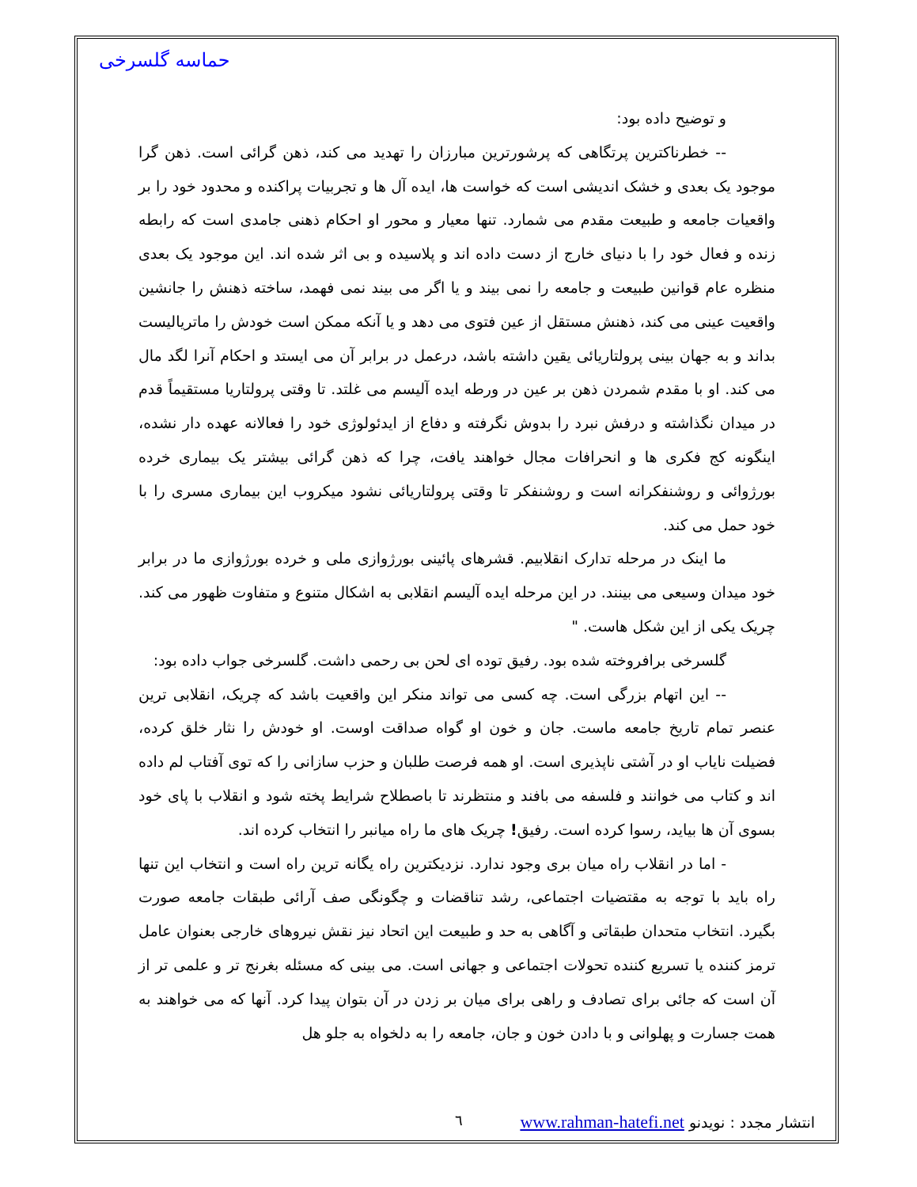حماسه گلسرخی
و توضیح داده بود:
-- خطرناکترین پرتگاهی که پرشورترین مبارزان را تهدید می کند، ذهن گرائی است. ذهن گرا موجود یک بعدی و خشک اندیشی است که خواست ها، ایده آل ها و تجربیات پراکنده و محدود خود را بر واقعیات جامعه و طبیعت مقدم می شمارد. تنها معیار و محور او احکام ذهنی جامدی است که رابطه زنده و فعال خود را با دنیای خارج از دست داده اند و پلاسیده و بی اثر شده اند. این موجود یک بعدی منظره عام قوانین طبیعت و جامعه را نمی بیند و یا اگر می بیند نمی فهمد، ساخته ذهنش را جانشین واقعیت عینی می کند، ذهنش مستقل از عین فتوی می دهد و یا آنکه ممکن است خودش را ماتریالیست بداند و به جهان بینی پرولتاریائی یقین داشته باشد، درعمل در برابر آن می ایستد و احکام آنرا لگد مال می کند. او با مقدم شمردن ذهن بر عین در ورطه ایده آلیسم می غلتد. تا وقتی پرولتاریا مستقیماً قدم در میدان نگذاشته و درفش نبرد را بدوش نگرفته و دفاع از ایدئولوژی خود را فعالانه عهده دار نشده، اینگونه کج فکری ها و انحرافات مجال خواهند یافت، چرا که ذهن گرائی بیشتر یک بیماری خرده بورژوائی و روشنفکرانه است و روشنفکر تا وقتی پرولتاریائی نشود میکروب این بیماری مسری را با خود حمل می کند.
ما اینک در مرحله تدارک انقلابیم. قشرهای پائینی بورژوازی ملی و خرده بورژوازی ما در برابر خود میدان وسیعی می بینند. در این مرحله ایده آلیسم انقلابی به اشکال متنوع و متفاوت ظهور می کند. چریک یکی از این شکل هاست. "
گلسرخی برافروخته شده بود. رفیق توده ای لحن بی رحمی داشت. گلسرخی جواب داده بود:
-- این اتهام بزرگی است. چه کسی می تواند منکر این واقعیت باشد که چریک، انقلابی ترین عنصر تمام تاریخ جامعه ماست. جان و خون او گواه صداقت اوست. او خودش را نثار خلق کرده، فضیلت نایاب او در آشتی ناپذیری است. او همه فرصت طلبان و حزب سازانی را که توی آفتاب لم داده اند و کتاب می خوانند و فلسفه می بافند و منتظرند تا باصطلاح شرایط پخته شود و انقلاب با پای خود بسوی آن ها بیاید، رسوا کرده است. رفیق! چریک های ما راه میانبر را انتخاب کرده اند.
- اما در انقلاب راه میان بری وجود ندارد. نزدیکترین راه یگانه ترین راه است و انتخاب این تنها راه باید با توجه به مقتضیات اجتماعی، رشد تناقضات و چگونگی صف آرائی طبقات جامعه صورت بگیرد. انتخاب متحدان طبقاتی و آگاهی به حد و طبیعت این اتحاد نیز نقش نیروهای خارجی بعنوان عامل ترمز کننده یا تسریع کننده تحولات اجتماعی و جهانی است. می بینی که مسئله بغرنج تر و علمی تر از آن است که جائی برای تصادف و راهی برای میان بر زدن در آن بتوان پیدا کرد. آنها که می خواهند به همت جسارت و پهلوانی و با دادن خون و جان، جامعه را به دلخواه به جلو هل
انتشار مجدد : نویدنو www.rahman-hatefi.net
٦